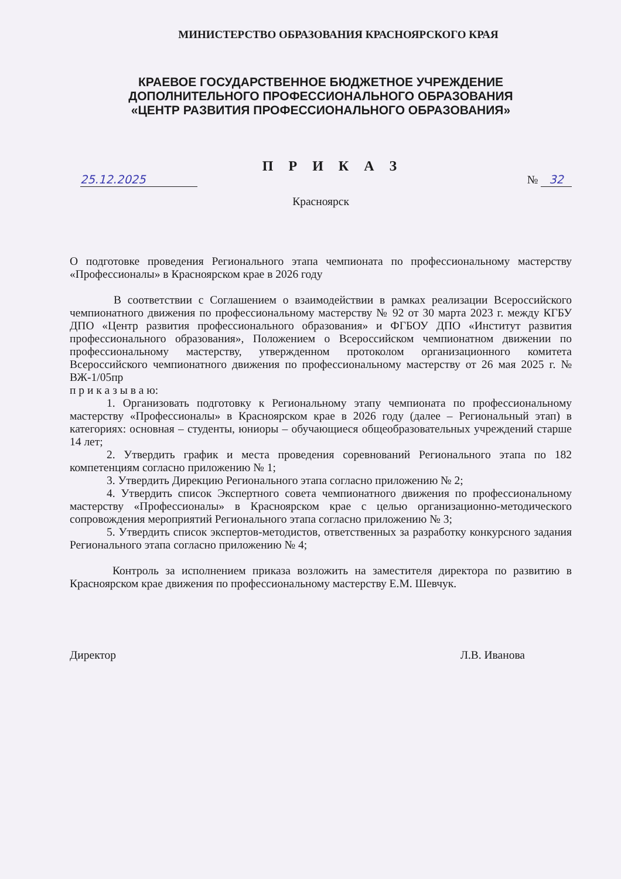МИНИСТЕРСТВО ОБРАЗОВАНИЯ КРАСНОЯРСКОГО КРАЯ
КРАЕВОЕ ГОСУДАРСТВЕННОЕ БЮДЖЕТНОЕ УЧРЕЖДЕНИЕ
ДОПОЛНИТЕЛЬНОГО ПРОФЕССИОНАЛЬНОГО ОБРАЗОВАНИЯ
«ЦЕНТР РАЗВИТИЯ ПРОФЕССИОНАЛЬНОГО ОБРАЗОВАНИЯ»
П Р И К А З
25.12.2025 № 32
Красноярск
О подготовке проведения Регионального этапа чемпионата по профессиональному мастерству «Профессионалы» в Красноярском крае в 2026 году
В соответствии с Соглашением о взаимодействии в рамках реализации Всероссийского чемпионатного движения по профессиональному мастерству № 92 от 30 марта 2023 г. между КГБУ ДПО «Центр развития профессионального образования» и ФГБОУ ДПО «Институт развития профессионального образования», Положением о Всероссийском чемпионатном движении по профессиональному мастерству, утвержденном протоколом организационного комитета Всероссийского чемпионатного движения по профессиональному мастерству от 26 мая 2025 г. № ВЖ-1/05пр
п р и к а з ы в а ю:
1. Организовать подготовку к Региональному этапу чемпионата по профессиональному мастерству «Профессионалы» в Красноярском крае в 2026 году (далее – Региональный этап) в категориях: основная – студенты, юниоры – обучающиеся общеобразовательных учреждений старше 14 лет;
2. Утвердить график и места проведения соревнований Регионального этапа по 182 компетенциям согласно приложению № 1;
3. Утвердить Дирекцию Регионального этапа согласно приложению № 2;
4. Утвердить список Экспертного совета чемпионатного движения по профессиональному мастерству «Профессионалы» в Красноярском крае с целью организационно-методического сопровождения мероприятий Регионального этапа согласно приложению № 3;
5. Утвердить список экспертов-методистов, ответственных за разработку конкурсного задания Регионального этапа согласно приложению № 4;
Контроль за исполнением приказа возложить на заместителя директора по развитию в Красноярском крае движения по профессиональному мастерству Е.М. Шевчук.
Директор Л.В. Иванова